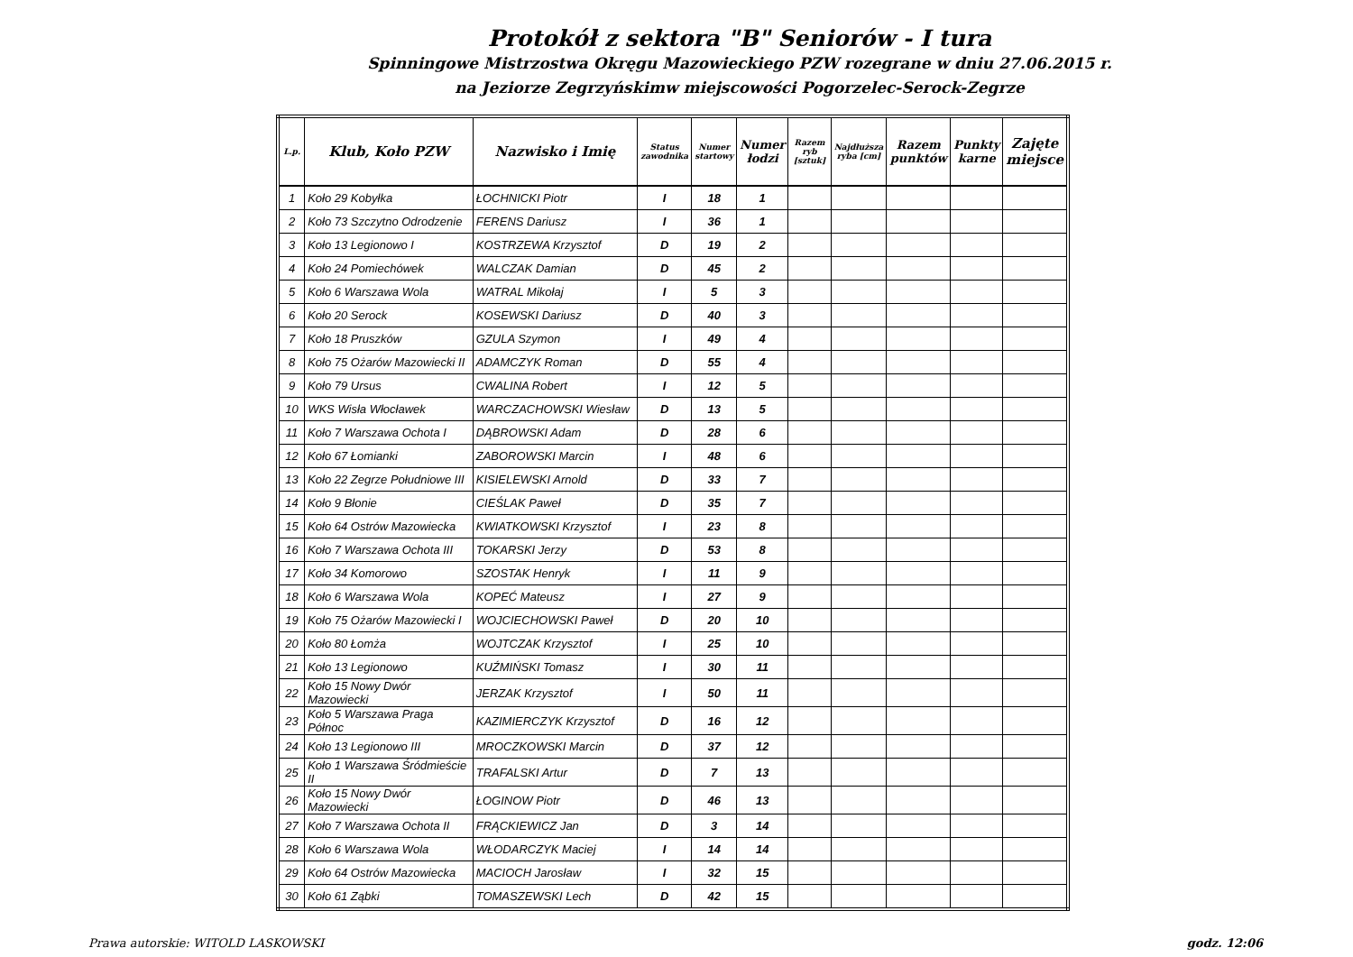Protokół z sektora "B" Seniorów - I tura
Spinningowe Mistrzostwa Okręgu Mazowieckiego PZW rozegrane w dniu 27.06.2015 r.
na Jeziorze Zegrzyńskimw miejscowości Pogorzelec-Serock-Zegrze
| L.p. | Klub, Koło PZW | Nazwisko i Imię | Status zawodnika | Numer startowy | Numer łodzi | Razem ryb [sztuk] | Najdłuższa ryba [cm] | Razem punktów | Punkty karne | Zajęte miejsce |
| --- | --- | --- | --- | --- | --- | --- | --- | --- | --- | --- |
| 1 | Koło 29 Kobyłka | ŁOCHNICKI Piotr | I | 18 | 1 | | | | | |
| 2 | Koło 73 Szczytno Odrodzenie | FERENS Dariusz | I | 36 | 1 | | | | | |
| 3 | Koło 13 Legionowo I | KOSTRZEWA Krzysztof | D | 19 | 2 | | | | | |
| 4 | Koło 24 Pomiechówek | WALCZAK Damian | D | 45 | 2 | | | | | |
| 5 | Koło 6 Warszawa Wola | WATRAL Mikołaj | I | 5 | 3 | | | | | |
| 6 | Koło 20 Serock | KOSEWSKI Dariusz | D | 40 | 3 | | | | | |
| 7 | Koło 18 Pruszków | GZULA Szymon | I | 49 | 4 | | | | | |
| 8 | Koło 75 Ożarów Mazowiecki II | ADAMCZYK Roman | D | 55 | 4 | | | | | |
| 9 | Koło 79 Ursus | CWALINA Robert | I | 12 | 5 | | | | | |
| 10 | WKS Wisła Włocławek | WARCZACHOWSKI Wiesław | D | 13 | 5 | | | | | |
| 11 | Koło 7 Warszawa Ochota I | DĄBROWSKI Adam | D | 28 | 6 | | | | | |
| 12 | Koło 67 Łomianki | ZABOROWSKI Marcin | I | 48 | 6 | | | | | |
| 13 | Koło 22 Zegrze Południowe III | KISIELEWSKI Arnold | D | 33 | 7 | | | | | |
| 14 | Koło 9 Błonie | CIEŚLAK Paweł | D | 35 | 7 | | | | | |
| 15 | Koło 64 Ostrów Mazowiecka | KWIATKOWSKI Krzysztof | I | 23 | 8 | | | | | |
| 16 | Koło 7 Warszawa Ochota III | TOKARSKI Jerzy | D | 53 | 8 | | | | | |
| 17 | Koło 34 Komorowo | SZOSTAK Henryk | I | 11 | 9 | | | | | |
| 18 | Koło 6 Warszawa Wola | KOPEĆ Mateusz | I | 27 | 9 | | | | | |
| 19 | Koło 75 Ożarów Mazowiecki I | WOJCIECHOWSKI Paweł | D | 20 | 10 | | | | | |
| 20 | Koło 80 Łomża | WOJTCZAK Krzysztof | I | 25 | 10 | | | | | |
| 21 | Koło 13 Legionowo | KUŹMIŃSKI Tomasz | I | 30 | 11 | | | | | |
| 22 | Koło 15 Nowy Dwór Mazowiecki | JERZAK Krzysztof | I | 50 | 11 | | | | | |
| 23 | Koło 5 Warszawa Praga Północ | KAZIMIERCZYK Krzysztof | D | 16 | 12 | | | | | |
| 24 | Koło 13 Legionowo III | MROCZKOWSKI Marcin | D | 37 | 12 | | | | | |
| 25 | Koło 1 Warszawa Śródmieście II | TRAFALSKI Artur | D | 7 | 13 | | | | | |
| 26 | Koło 15 Nowy Dwór Mazowiecki | ŁOGINOW Piotr | D | 46 | 13 | | | | | |
| 27 | Koło 7 Warszawa Ochota II | FRĄCKIEWICZ Jan | D | 3 | 14 | | | | | |
| 28 | Koło 6 Warszawa Wola | WŁODARCZYK Maciej | I | 14 | 14 | | | | | |
| 29 | Koło 64 Ostrów Mazowiecka | MACIOCH Jarosław | I | 32 | 15 | | | | | |
| 30 | Koło 61 Ząbki | TOMASZEWSKI Lech | D | 42 | 15 | | | | | |
Prawa autorskie: WITOLD LASKOWSKI godz. 12:06